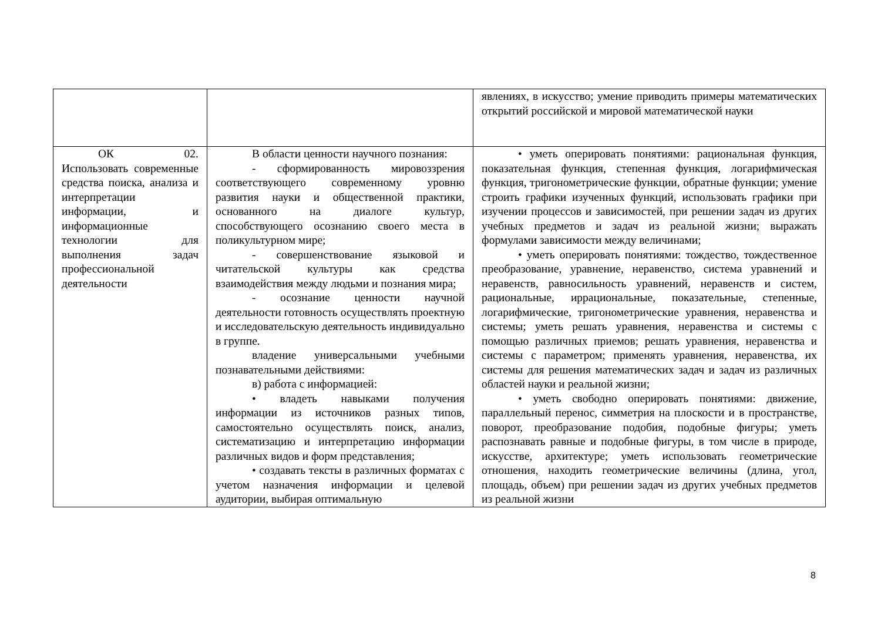| | | явлениях, в искусство; умение приводить примеры математических открытий российской и мировой математической науки |
| ОК 02. Использовать современные средства поиска, анализа и интерпретации информации, и информационные технологии для выполнения задач профессиональной деятельности | В области ценности научного познания: - сформированность мировоззрения соответствующего современному уровню развития науки и общественной практики, основанного на диалоге культур, способствующего осознанию своего места в поликультурном мире; - совершенствование языковой и читательской культуры как средства взаимодействия между людьми и познания мира; - осознание ценности научной деятельности готовность осуществлять проектную и исследовательскую деятельность индивидуально в группе. владение универсальными учебными познавательными действиями: в) работа с информацией: • владеть навыками получения информации из источников разных типов, самостоятельно осуществлять поиск, анализ, систематизацию и интерпретацию информации различных видов и форм представления; • создавать тексты в различных форматах с учетом назначения информации и целевой аудитории, выбирая оптимальную | • уметь оперировать понятиями: рациональная функция, показательная функция, степенная функция, логарифмическая функция, тригонометрические функции, обратные функции; умение строить графики изученных функций, использовать графики при изучении процессов и зависимостей, при решении задач из других учебных предметов и задач из реальной жизни; выражать формулами зависимости между величинами; • уметь оперировать понятиями: тождество, тождественное преобразование, уравнение, неравенство, система уравнений и неравенств, равносильность уравнений, неравенств и систем, рациональные, иррациональные, показательные, степенные, логарифмические, тригонометрические уравнения, неравенства и системы; уметь решать уравнения, неравенства и системы с помощью различных приемов; решать уравнения, неравенства и системы с параметром; применять уравнения, неравенства, их системы для решения математических задач и задач из различных областей науки и реальной жизни; • уметь свободно оперировать понятиями: движение, параллельный перенос, симметрия на плоскости и в пространстве, поворот, преобразование подобия, подобные фигуры; уметь распознавать равные и подобные фигуры, в том числе в природе, искусстве, архитектуре; уметь использовать геометрические отношения, находить геометрические величины (длина, угол, площадь, объем) при решении задач из других учебных предметов из реальной жизни |
8